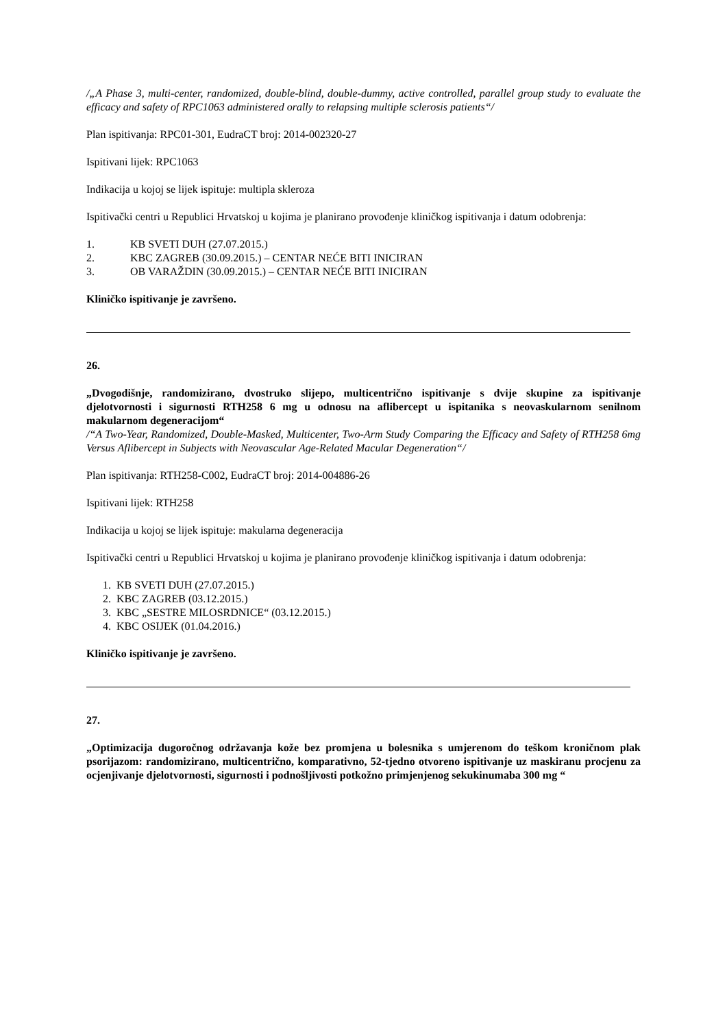/„A Phase 3, multi-center, randomized, double-blind, double-dummy, active controlled, parallel group study to evaluate the efficacy and safety of RPC1063 administered orally to relapsing multiple sclerosis patients“/
Plan ispitivanja: RPC01-301, EudraCT broj: 2014-002320-27
Ispitivani lijek: RPC1063
Indikacija u kojoj se lijek ispituje: multipla skleroza
Ispitivački centri u Republici Hrvatskoj u kojima je planirano provođenje kliničkog ispitivanja i datum odobrenja:
1. KB SVETI DUH (27.07.2015.)
2. KBC ZAGREB (30.09.2015.) – CENTAR NEĆE BITI INICIRAN
3. OB VARAŽDIN (30.09.2015.) – CENTAR NEĆE BITI INICIRAN
Kliničko ispitivanje je završeno.
26.
„Dvogodišnje, randomizirano, dvostruko slijepo, multicentrično ispitivanje s dvije skupine za ispitivanje djelotvornosti i sigurnosti RTH258 6 mg u odnosu na aflibercept u ispitanika s neovaskularnom senilnom makularnom degeneracijom“
/“A Two-Year, Randomized, Double-Masked, Multicenter, Two-Arm Study Comparing the Efficacy and Safety of RTH258 6mg Versus Aflibercept in Subjects with Neovascular Age-Related Macular Degeneration“/
Plan ispitivanja: RTH258-C002, EudraCT broj: 2014-004886-26
Ispitivani lijek: RTH258
Indikacija u kojoj se lijek ispituje: makularna degeneracija
Ispitivački centri u Republici Hrvatskoj u kojima je planirano provođenje kliničkog ispitivanja i datum odobrenja:
1. KB SVETI DUH (27.07.2015.)
2. KBC ZAGREB (03.12.2015.)
3. KBC „SESTRE MILOSRDNICE“ (03.12.2015.)
4. KBC OSIJEK (01.04.2016.)
Kliničko ispitivanje je završeno.
27.
„Optimizacija dugoročnog održavanja kože bez promjena u bolesnika s umjerenom do teškom kroničnom plak psorijazom: randomizirano, multicentrično, komparativno, 52-tjedno otvoreno ispitivanje uz maskiranu procjenu za ocjenjivanje djelotvornosti, sigurnosti i podnošljivosti potkožno primjenjenog sekukinumaba 300 mg “